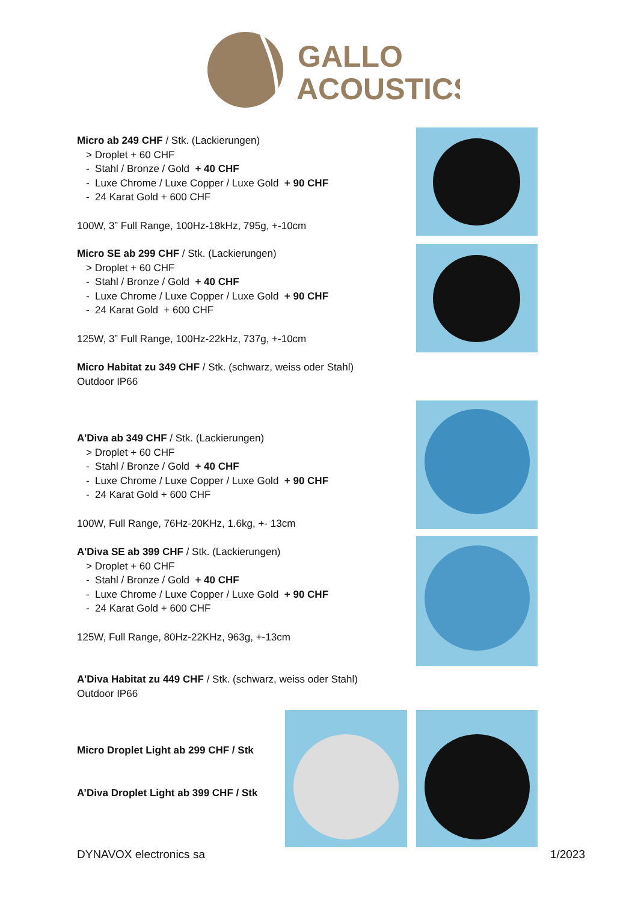GALLO
ACOUSTICS
Micro ab 249 CHF / Stk. (Lackierungen)
> Droplet + 60 CHF
- Stahl / Bronze / Gold + 40 CHF
- Luxe Chrome / Luxe Copper / Luxe Gold + 90 CHF
- 24 Karat Gold + 600 CHF
100W, 3” Full Range, 100Hz-18kHz, 795g, +-10cm
Micro SE ab 299 CHF / Stk. (Lackierungen)
> Droplet + 60 CHF
- Stahl / Bronze / Gold + 40 CHF
- Luxe Chrome / Luxe Copper / Luxe Gold + 90 CHF
- 24 Karat Gold + 600 CHF
125W, 3” Full Range, 100Hz-22kHz, 737g, +-10cm
Micro Habitat zu 349 CHF / Stk. (schwarz, weiss oder Stahl)
Outdoor IP66
A'Diva ab 349 CHF / Stk. (Lackierungen)
> Droplet + 60 CHF
- Stahl / Bronze / Gold + 40 CHF
- Luxe Chrome / Luxe Copper / Luxe Gold + 90 CHF
- 24 Karat Gold + 600 CHF
100W, Full Range, 76Hz-20KHz, 1.6kg, +- 13cm
A'Diva SE ab 399 CHF / Stk. (Lackierungen)
> Droplet + 60 CHF
- Stahl / Bronze / Gold + 40 CHF
- Luxe Chrome / Luxe Copper / Luxe Gold + 90 CHF
- 24 Karat Gold + 600 CHF
125W, Full Range, 80Hz-22KHz, 963g, +-13cm
A'Diva Habitat zu 449 CHF / Stk. (schwarz, weiss oder Stahl)
Outdoor IP66
Micro Droplet Light ab 299 CHF / Stk
A’Diva Droplet Light ab 399 CHF / Stk
DYNAVOX electronics sa 1/2023